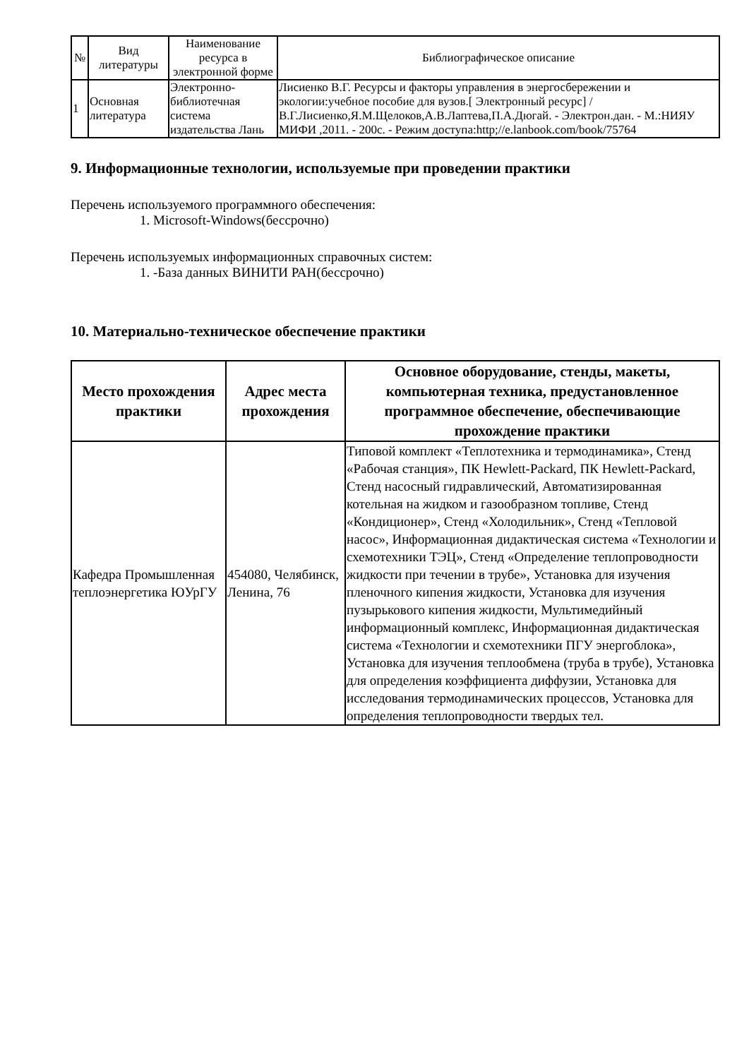| № | Вид литературы | Наименование ресурса в электронной форме | Библиографическое описание |
| --- | --- | --- | --- |
| 1 | Основная литература | Электронно-библиотечная система издательства Лань | Лисиенко В.Г. Ресурсы и факторы управления в энергосбережении и экологии:учебное пособие для вузов.[ Электронный ресурс] /В.Г.Лисиенко,Я.М.Щелоков,А.В.Лаптева,П.А.Дюгай. - Электрон.дан. - М.:НИЯУ МИФИ ,2011. - 200с. - Режим доступа:http;//e.lanbook.com/book/75764 |
9. Информационные технологии, используемые при проведении практики
Перечень используемого программного обеспечения:
1. Microsoft-Windows(бессрочно)
Перечень используемых информационных справочных систем:
1. -База данных ВИНИТИ РАН(бессрочно)
10. Материально-техническое обеспечение практики
| Место прохождения практики | Адрес места прохождения | Основное оборудование, стенды, макеты, компьютерная техника, предустановленное программное обеспечение, обеспечивающие прохождение практики |
| --- | --- | --- |
| Кафедра Промышленная теплоэнергетика ЮУрГУ | 454080, Челябинск, Ленина, 76 | Типовой комплект «Теплотехника и термодинамика», Стенд «Рабочая станция», ПК Hewlett-Packard, ПК Hewlett-Packard, Стенд насосный гидравлический, Автоматизированная котельная на жидком и газообразном топливе, Стенд «Кондиционер», Стенд «Холодильник», Стенд «Тепловой насос», Информационная дидактическая система «Технологии и схемотехники ТЭЦ», Стенд «Определение теплопроводности жидкости при течении в трубе», Установка для изучения пленочного кипения жидкости, Установка для изучения пузырькового кипения жидкости, Мультимедийный информационный комплекс, Информационная дидактическая система «Технологии и схемотехники ПГУ энергоблока», Установка для изучения теплообмена (труба в трубе), Установка для определения коэффициента диффузии, Установка для исследования термодинамических процессов, Установка для определения теплопроводности твердых тел. |